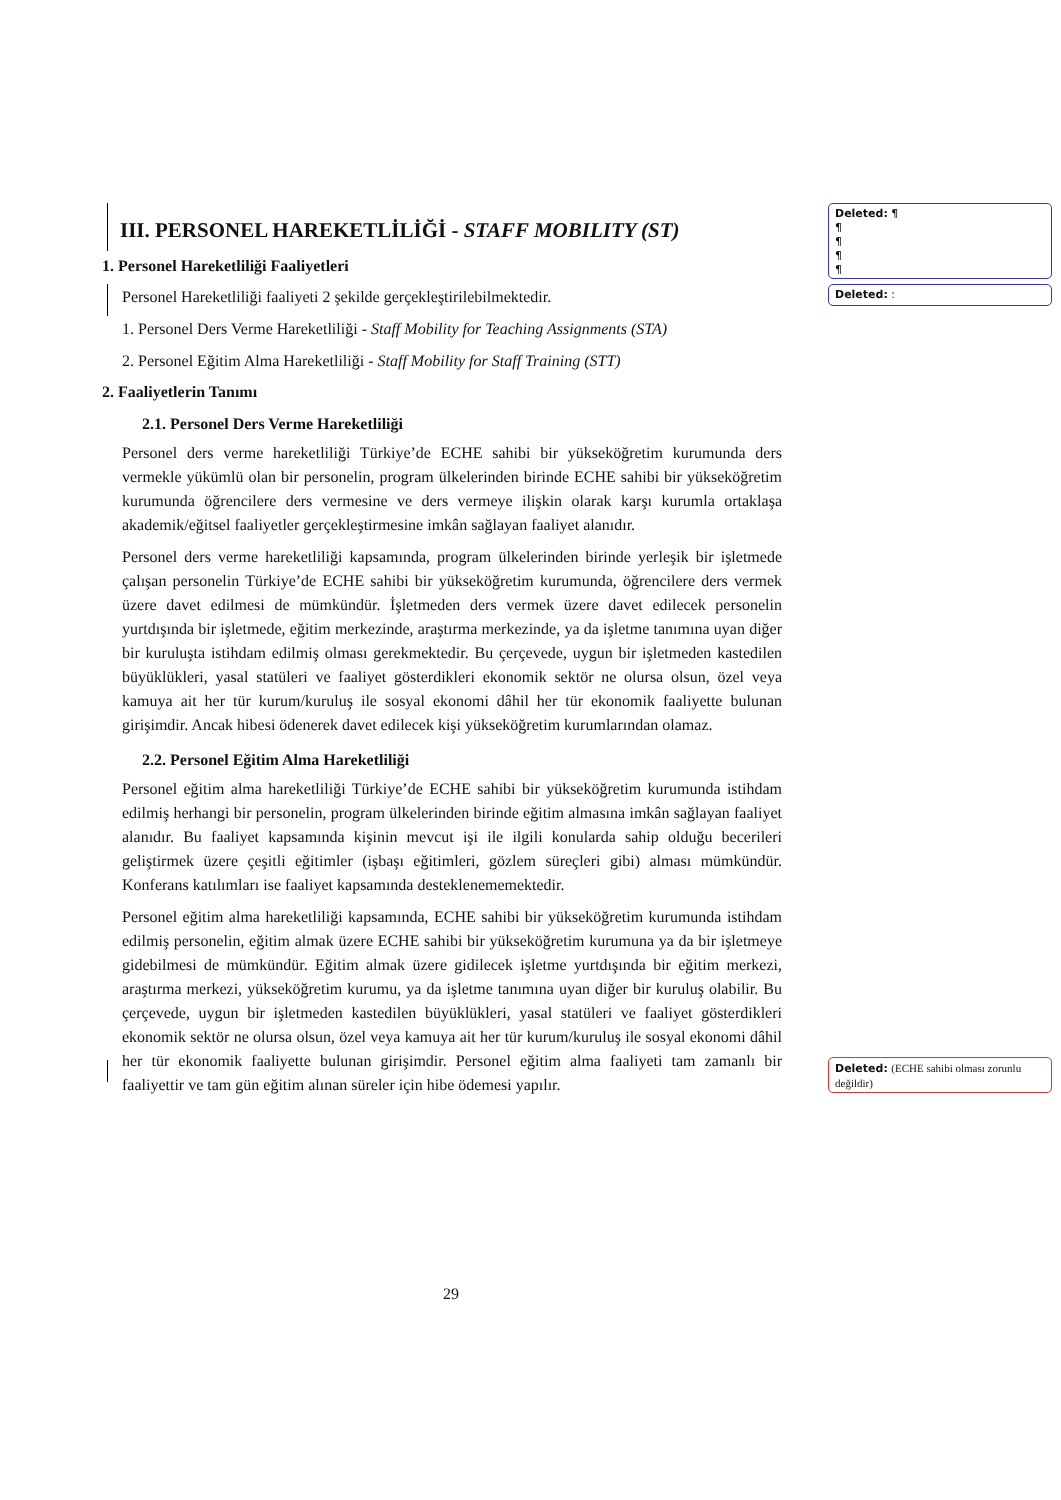III. PERSONEL HAREKETLİLİĞİ - STAFF MOBILITY (ST)
1. Personel Hareketliliği Faaliyetleri
Personel Hareketliliği faaliyeti 2 şekilde gerçekleştirilebilmektedir.
1. Personel Ders Verme Hareketliliği - Staff Mobility for Teaching Assignments (STA)
2. Personel Eğitim Alma Hareketliliği - Staff Mobility for Staff Training (STT)
2. Faaliyetlerin Tanımı
2.1. Personel Ders Verme Hareketliliği
Personel ders verme hareketliliği Türkiye’de ECHE sahibi bir yükseköğretim kurumunda ders vermekle yükümlü olan bir personelin, program ülkelerinden birinde ECHE sahibi bir yükseköğretim kurumunda öğrencilere ders vermesine ve ders vermeye ilişkin olarak karşı kurumla ortaklaşa akademik/eğitsel faaliyetler gerçekleştirmesine imkân sağlayan faaliyet alanıdır.
Personel ders verme hareketliliği kapsamında, program ülkelerinden birinde yerleşik bir işletmede çalışan personelin Türkiye’de ECHE sahibi bir yükseköğretim kurumunda, öğrencilere ders vermek üzere davet edilmesi de mümkündür. İşletmeden ders vermek üzere davet edilecek personelin yurtdışında bir işletmede, eğitim merkezinde, araştırma merkezinde, ya da işletme tanımına uyan diğer bir kuruluşta istihdam edilmiş olması gerekmektedir. Bu çerçevede, uygun bir işletmeden kastedilen büyüklükleri, yasal statüleri ve faaliyet gösterdikleri ekonomik sektör ne olursa olsun, özel veya kamuya ait her tür kurum/kuruluş ile sosyal ekonomi dâhil her tür ekonomik faaliyette bulunan girişimdir. Ancak hibesi ödenerek davet edilecek kişi yükseköğretim kurumlarından olamaz.
2.2. Personel Eğitim Alma Hareketliliği
Personel eğitim alma hareketliliği Türkiye’de ECHE sahibi bir yükseköğretim kurumunda istihdam edilmiş herhangi bir personelin, program ülkelerinden birinde eğitim almasına imkân sağlayan faaliyet alanıdır. Bu faaliyet kapsamında kişinin mevcut işi ile ilgili konularda sahip olduğu becerileri geliştirmek üzere çeşitli eğitimler (işbaşı eğitimleri, gözlem süreçleri gibi) alması mümkündür. Konferans katılımları ise faaliyet kapsamında desteklenememektedir.
Personel eğitim alma hareketliliği kapsamında, ECHE sahibi bir yükseköğretim kurumunda istihdam edilmiş personelin, eğitim almak üzere ECHE sahibi bir yükseköğretim kurumuna ya da bir işletmeye gidebilmesi de mümkündür. Eğitim almak üzere gidilecek işletme yurtdışında bir eğitim merkezi, araştırma merkezi, yükseköğretim kurumu, ya da işletme tanımına uyan diğer bir kuruluş olabilir. Bu çerçevede, uygun bir işletmeden kastedilen büyüklükleri, yasal statüleri ve faaliyet gösterdikleri ekonomik sektör ne olursa olsun, özel veya kamuya ait her tür kurum/kuruluş ile sosyal ekonomi dâhil her tür ekonomik faaliyette bulunan girişimdir. Personel eğitim alma faaliyeti tam zamanlı bir faaliyettir ve tam gün eğitim alınan süreler için hibe ödemesi yapılır.
Deleted: ¶
¶
¶
¶
¶
Deleted: :
Deleted: (ECHE sahibi olması zorunlu değildir)
29